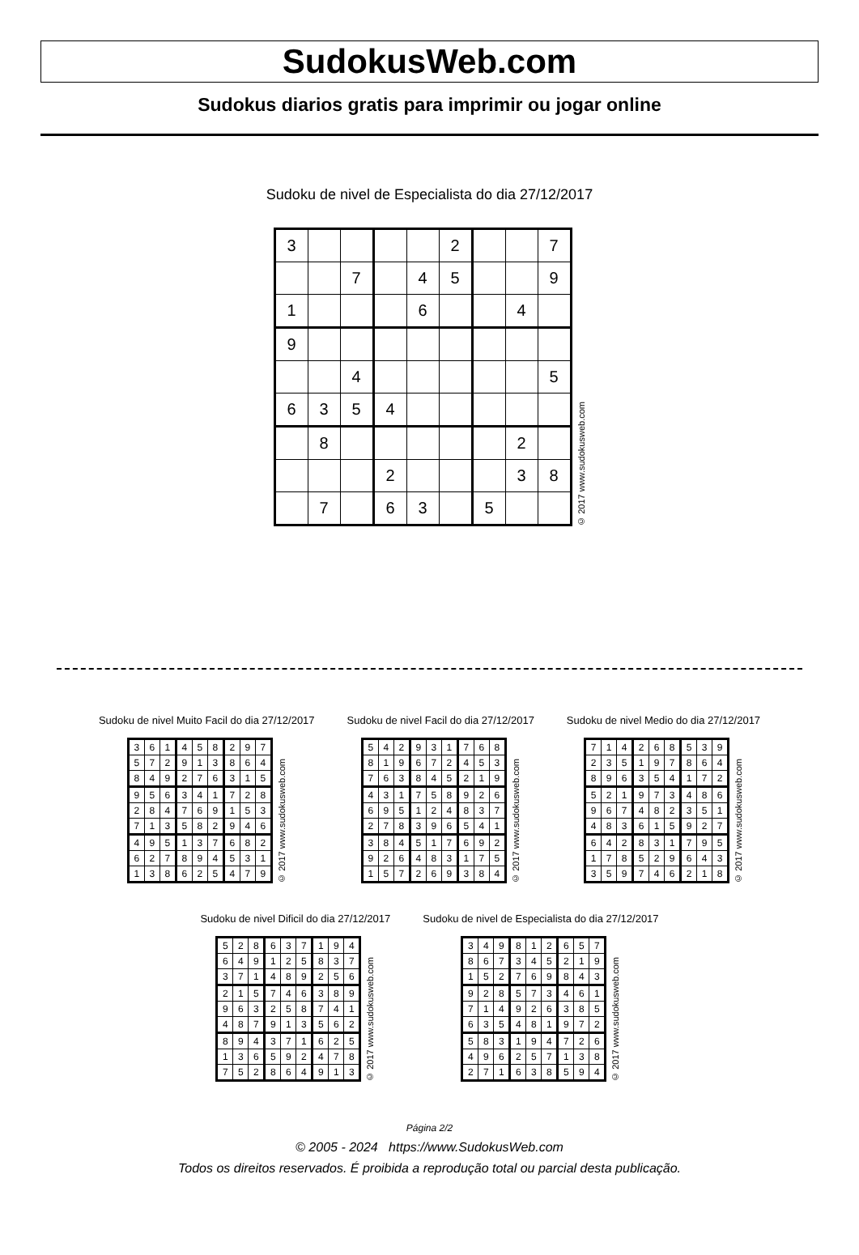SudokusWeb.com
Sudokus diarios gratis para imprimir ou jogar online
Sudoku de nivel de Especialista do dia 27/12/2017
| 3 | | | | | 2 | | | 7 |
| | | 7 | | 4 | 5 | | | 9 |
| 1 | | | | 6 | | | 4 | |
| 9 | | | | | | | | |
| | | 4 | | | | | | 5 |
| 6 | 3 | 5 | 4 | | | | | |
| | 8 | | | | | | 2 | |
| | | | 2 | | | | 3 | 8 |
| | 7 | | 6 | 3 | | 5 | | |
© 2017 www.sudokusweb.com
Sudoku de nivel Muito Facil do dia 27/12/2017
| 3 | 6 | 1 | 4 | 5 | 8 | 2 | 9 | 7 |
| 5 | 7 | 2 | 9 | 1 | 3 | 8 | 6 | 4 |
| 8 | 4 | 9 | 2 | 7 | 6 | 3 | 1 | 5 |
| 9 | 5 | 6 | 3 | 4 | 1 | 7 | 2 | 8 |
| 2 | 8 | 4 | 7 | 6 | 9 | 1 | 5 | 3 |
| 7 | 1 | 3 | 5 | 8 | 2 | 9 | 4 | 6 |
| 4 | 9 | 5 | 1 | 3 | 7 | 6 | 8 | 2 |
| 6 | 2 | 7 | 8 | 9 | 4 | 5 | 3 | 1 |
| 1 | 3 | 8 | 6 | 2 | 5 | 4 | 7 | 9 |
© 2017 www.sudokusweb.com
Sudoku de nivel Facil do dia 27/12/2017
| 5 | 4 | 2 | 9 | 3 | 1 | 7 | 6 | 8 |
| 8 | 1 | 9 | 6 | 7 | 2 | 4 | 5 | 3 |
| 7 | 6 | 3 | 8 | 4 | 5 | 2 | 1 | 9 |
| 4 | 3 | 1 | 7 | 5 | 8 | 9 | 2 | 6 |
| 6 | 9 | 5 | 1 | 2 | 4 | 8 | 3 | 7 |
| 2 | 7 | 8 | 3 | 9 | 6 | 5 | 4 | 1 |
| 3 | 8 | 4 | 5 | 1 | 7 | 6 | 9 | 2 |
| 9 | 2 | 6 | 4 | 8 | 3 | 1 | 7 | 5 |
| 1 | 5 | 7 | 2 | 6 | 9 | 3 | 8 | 4 |
© 2017 www.sudokusweb.com
Sudoku de nivel Medio do dia 27/12/2017
| 7 | 1 | 4 | 2 | 6 | 8 | 5 | 3 | 9 |
| 2 | 3 | 5 | 1 | 9 | 7 | 8 | 6 | 4 |
| 8 | 9 | 6 | 3 | 5 | 4 | 1 | 7 | 2 |
| 5 | 2 | 1 | 9 | 7 | 3 | 4 | 8 | 6 |
| 9 | 6 | 7 | 4 | 8 | 2 | 3 | 5 | 1 |
| 4 | 8 | 3 | 6 | 1 | 5 | 9 | 2 | 7 |
| 6 | 4 | 2 | 8 | 3 | 1 | 7 | 9 | 5 |
| 1 | 7 | 8 | 5 | 2 | 9 | 6 | 4 | 3 |
| 3 | 5 | 9 | 7 | 4 | 6 | 2 | 1 | 8 |
© 2017 www.sudokusweb.com
Sudoku de nivel Dificil do dia 27/12/2017
| 5 | 2 | 8 | 6 | 3 | 7 | 1 | 9 | 4 |
| 6 | 4 | 9 | 1 | 2 | 5 | 8 | 3 | 7 |
| 3 | 7 | 1 | 4 | 8 | 9 | 2 | 5 | 6 |
| 2 | 1 | 5 | 7 | 4 | 6 | 3 | 8 | 9 |
| 9 | 6 | 3 | 2 | 5 | 8 | 7 | 4 | 1 |
| 4 | 8 | 7 | 9 | 1 | 3 | 5 | 6 | 2 |
| 8 | 9 | 4 | 3 | 7 | 1 | 6 | 2 | 5 |
| 1 | 3 | 6 | 5 | 9 | 2 | 4 | 7 | 8 |
| 7 | 5 | 2 | 8 | 6 | 4 | 9 | 1 | 3 |
© 2017 www.sudokusweb.com
Sudoku de nivel de Especialista do dia 27/12/2017
| 3 | 4 | 9 | 8 | 1 | 2 | 6 | 5 | 7 |
| 8 | 6 | 7 | 3 | 4 | 5 | 2 | 1 | 9 |
| 1 | 5 | 2 | 7 | 6 | 9 | 8 | 4 | 3 |
| 9 | 2 | 8 | 5 | 7 | 3 | 4 | 6 | 1 |
| 7 | 1 | 4 | 9 | 2 | 6 | 3 | 8 | 5 |
| 6 | 3 | 5 | 4 | 8 | 1 | 9 | 7 | 2 |
| 5 | 8 | 3 | 1 | 9 | 4 | 7 | 2 | 6 |
| 4 | 9 | 6 | 2 | 5 | 7 | 1 | 3 | 8 |
| 2 | 7 | 1 | 6 | 3 | 8 | 5 | 9 | 4 |
© 2017 www.sudokusweb.com
Página 2/2
© 2005 - 2024 https://www.SudokusWeb.com
Todos os direitos reservados. É proibida a reprodução total ou parcial desta publicação.